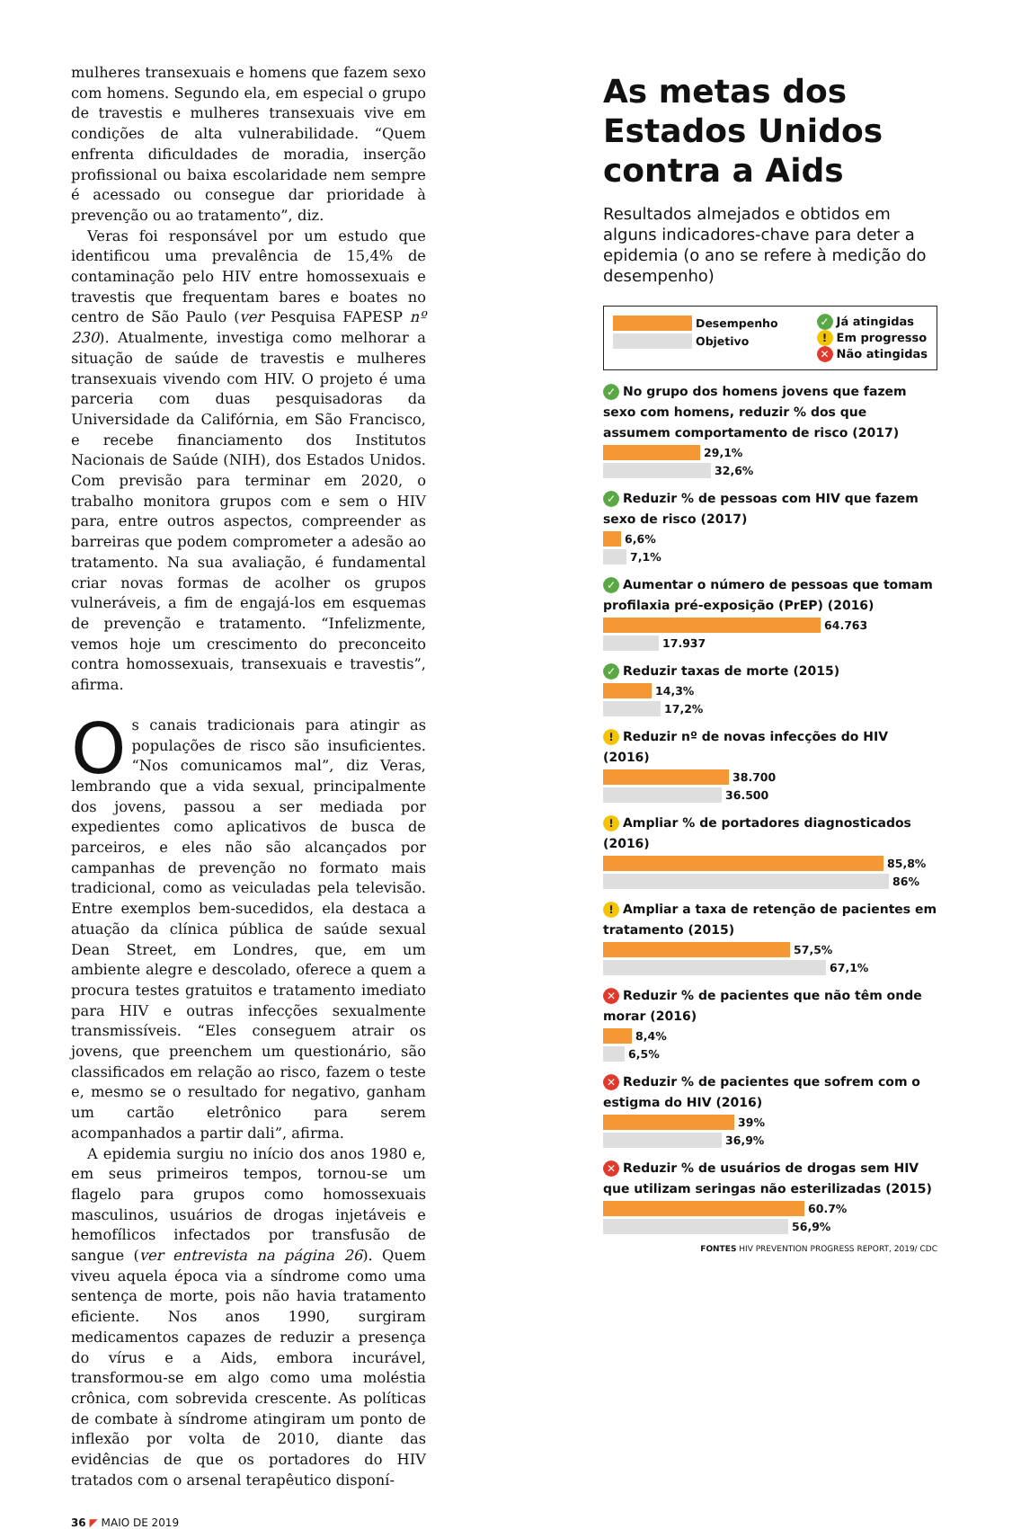mulheres transexuais e homens que fazem sexo com homens. Segundo ela, em especial o grupo de travestis e mulheres transexuais vive em condições de alta vulnerabilidade. “Quem enfrenta dificuldades de moradia, inserção profissional ou baixa escolaridade nem sempre é acessado ou consegue dar prioridade à prevenção ou ao tratamento”, diz.
Veras foi responsável por um estudo que identificou uma prevalência de 15,4% de contaminação pelo HIV entre homossexuais e travestis que frequentam bares e boates no centro de São Paulo (ver Pesquisa FAPESP nº 230). Atualmente, investiga como melhorar a situação de saúde de travestis e mulheres transexuais vivendo com HIV. O projeto é uma parceria com duas pesquisadoras da Universidade da Califórnia, em São Francisco, e recebe financiamento dos Institutos Nacionais de Saúde (NIH), dos Estados Unidos. Com previsão para terminar em 2020, o trabalho monitora grupos com e sem o HIV para, entre outros aspectos, compreender as barreiras que podem comprometer a adesão ao tratamento. Na sua avaliação, é fundamental criar novas formas de acolher os grupos vulneráveis, a fim de engajá-los em esquemas de prevenção e tratamento. “Infelizmente, vemos hoje um crescimento do preconceito contra homossexuais, transexuais e travestis”, afirma.
Os canais tradicionais para atingir as populações de risco são insuficientes. “Nos comunicamos mal”, diz Veras, lembrando que a vida sexual, principalmente dos jovens, passou a ser mediada por expedientes como aplicativos de busca de parceiros, e eles não são alcançados por campanhas de prevenção no formato mais tradicional, como as veiculadas pela televisão. Entre exemplos bem-sucedidos, ela destaca a atuação da clínica pública de saúde sexual Dean Street, em Londres, que, em um ambiente alegre e descolado, oferece a quem a procura testes gratuitos e tratamento imediato para HIV e outras infecções sexualmente transmissíveis. “Eles conseguem atrair os jovens, que preenchem um questionário, são classificados em relação ao risco, fazem o teste e, mesmo se o resultado for negativo, ganham um cartão eletrônico para serem acompanhados a partir dali”, afirma.
A epidemia surgiu no início dos anos 1980 e, em seus primeiros tempos, tornou-se um flagelo para grupos como homossexuais masculinos, usuários de drogas injetáveis e hemofílicos infectados por transfusão de sangue (ver entrevista na página 26). Quem viveu aquela época via a síndrome como uma sentença de morte, pois não havia tratamento eficiente. Nos anos 1990, surgiram medicamentos capazes de reduzir a presença do vírus e a Aids, embora incurável, transformou-se em algo como uma moléstia crônica, com sobrevida crescente. As políticas de combate à síndrome atingiram um ponto de inflexão por volta de 2010, diante das evidências de que os portadores do HIV tratados com o arsenal terapêutico disponí-
As metas dos Estados Unidos contra a Aids
Resultados almejados e obtidos em alguns indicadores-chave para deter a epidemia (o ano se refere à medição do desempenho)
Desempenho
Objetivo
✓ Já atingidas
! Em progresso
✕ Não atingidas
✓ No grupo dos homens jovens que fazem sexo com homens, reduzir % dos que assumem comportamento de risco (2017)
29,1%
32,6%
✓ Reduzir % de pessoas com HIV que fazem sexo de risco (2017)
6,6%
7,1%
✓ Aumentar o número de pessoas que tomam profilaxia pré-exposição (PrEP) (2016)
64.763
17.937
✓ Reduzir taxas de morte (2015)
14,3%
17,2%
! Reduzir nº de novas infecções do HIV (2016)
38.700
36.500
! Ampliar % de portadores diagnosticados (2016)
85,8%
86%
! Ampliar a taxa de retenção de pacientes em tratamento (2015)
57,5%
67,1%
✕ Reduzir % de pacientes que não têm onde morar (2016)
8,4%
6,5%
✕ Reduzir % de pacientes que sofrem com o estigma do HIV (2016)
39%
36,9%
✕ Reduzir % de usuários de drogas sem HIV que utilizam seringas não esterilizadas (2015)
60.7%
56,9%
FONTES HIV PREVENTION PROGRESS REPORT, 2019/ CDC
36 ◤ MAIO DE 2019